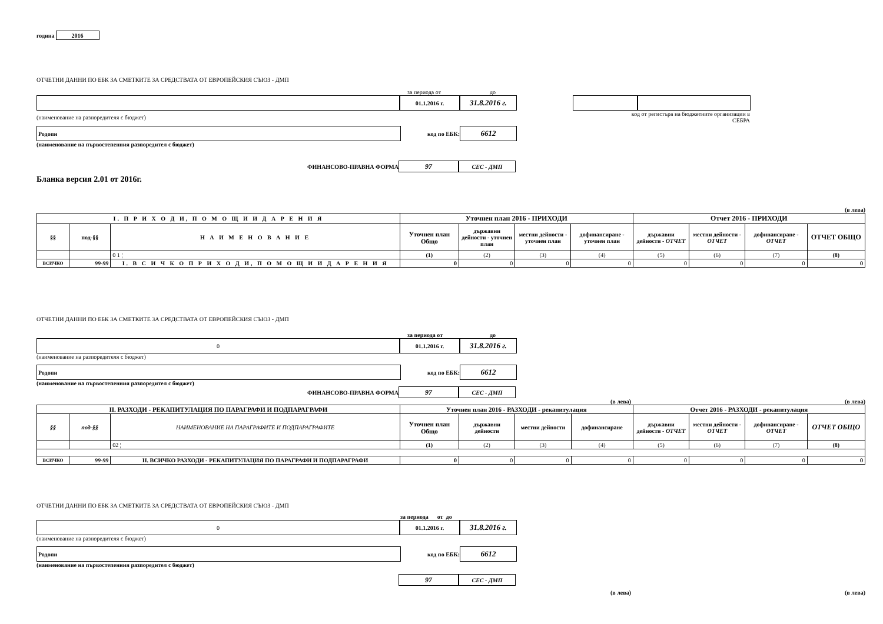година 2016
ОТЧЕТНИ ДАННИ ПО ЕБК ЗА СМЕТКИТЕ ЗА СРЕДСТВАТА ОТ ЕВРОПЕЙСКИЯ СЪЮЗ - ДМП
за периода от до
01.1.2016 г.
31.8.2016 г.
(наименование на разпоредителя с бюджет) код от регистъра на бюджетните организации в СЕБРА
Родопи
код по ЕБК:
6612
(наименование на първостепенния разпоредител с бюджет)
ФИНАНСОВО-ПРАВНА ФОРМА
97
СЕС - ДМП
Бланка версия 2.01 от 2016г.
(в лева)
| I. П Р И Х О Д И, П О М О Щ И И Д А Р Е Н И Я | | | Уточнен план 2016 - ПРИХОДИ | | | | Отчет 2016 - ПРИХОДИ | | | |
| --- | --- | --- | --- | --- | --- | --- | --- | --- | --- | --- |
| §§ | под-§§ | Н А И М Е Н О В А Н И Е | Уточнен план Общо | държавни дейности - уточнен план | местни дейности - уточнен план | дофинансиране - уточнен план | държавни дейности - ОТЧЕТ | местни дейности - ОТЧЕТ | дофинансиране - ОТЧЕТ | ОТЧЕТ ОБЩО |
| | | 0 1 ¦ | (1) | (2) | (3) | (4) | (5) | (6) | (7) | (8) |
| ВСИЧКО | 99-99 | I. В С И Ч К О П Р И Х О Д И, П О М О Щ И И Д А Р Е Н И Я | 0 | 0 | 0 | 0 | 0 | 0 | 0 | 0 |
ОТЧЕТНИ ДАННИ ПО ЕБК ЗА СМЕТКИТЕ ЗА СРЕДСТВАТА ОТ ЕВРОПЕЙСКИЯ СЪЮЗ - ДМП
за периода от до
0 01.1.2016 г.
31.8.2016 г.
(наименование на разпоредителя с бюджет)
Родопи
код по ЕБК:
6612
(наименование на първостепенния разпоредител с бюджет)
ФИНАНСОВО-ПРАВНА ФОРМА
97
СЕС - ДМП
(в лева) (в лева)
| II. РАЗХОДИ - РЕКАПИТУЛАЦИЯ ПО ПАРАГРАФИ И ПОДПАРАГРАФИ | | | Уточнен план 2016 - РАЗХОДИ - рекапитулация | | | | Отчет 2016 - РАЗХОДИ - рекапитулация | | | |
| --- | --- | --- | --- | --- | --- | --- | --- | --- | --- | --- |
| §§ | под-§§ | НАИМЕНОВАНИЕ НА ПАРАГРАФИТЕ И ПОДПАРАГРАФИТЕ | Уточнен план Общо | държавни дейности | местни дейности | дофинансиране | държавни дейности - ОТЧЕТ | местни дейности - ОТЧЕТ | дофинансиране - ОТЧЕТ | ОТЧЕТ ОБЩО |
| | | 02 ¦ | (1) | (2) | (3) | (4) | (5) | (6) | (7) | (8) |
| ВСИЧКО | 99-99 | II. ВСИЧКО РАЗХОДИ - РЕКАПИТУЛАЦИЯ ПО ПАРАГРАФИ И ПОДПАРАГРАФИ | 0 | 0 | 0 | 0 | 0 | 0 | 0 | 0 |
ОТЧЕТНИ ДАННИ ПО ЕБК ЗА СМЕТКИТЕ ЗА СРЕДСТВАТА ОТ ЕВРОПЕЙСКИЯ СЪЮЗ - ДМП
за периода от до
0 01.1.2016 г.
31.8.2016 г.
(наименование на разпоредителя с бюджет)
Родопи
код по ЕБК:
6612
(наименование на първостепенния разпоредител с бюджет)
97
СЕС - ДМП
(в лева) (в лева)